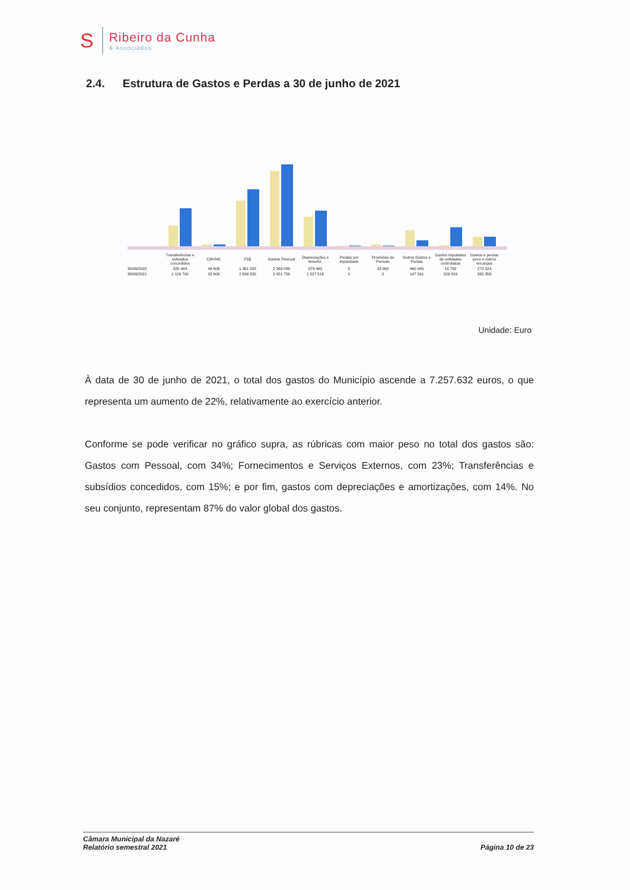S
Ribeiro da Cunha
& Associados
2.4. Estrutura de Gastos e Perdas a 30 de junho de 2021
| | Transferências e subsídios concedidos | CMVMC | FSE | Gastos Pessoal | Depreciações e Amortiz. | Perdas por imparidade | Provisões do Período | Outros Gastos e Perdas | Gastos imputados de entidades controladas | Gastos e perdas juros e outros encargos |
| --- | --- | --- | --- | --- | --- | --- | --- | --- | --- | --- |
| 30/06/2020 | 585 464 | 46 608 | 1 361 825 | 2 269 086 | 879 465 | 0 | 43 962 | 460 045 | 16 782 | 270 524 |
| 30/06/2021 | 1 109 700 | 32 608 | 1 696 335 | 2 451 756 | 1 027 516 | 0 | 0 | 147 541 | 526 816 | 265 358 |
Unidade: Euro
À data de 30 de junho de 2021, o total dos gastos do Município ascende a 7.257.632 euros, o que representa um aumento de 22%, relativamente ao exercício anterior.
Conforme se pode verificar no gráfico supra, as rúbricas com maior peso no total dos gastos são: Gastos com Pessoal, com 34%; Fornecimentos e Serviços Externos, com 23%; Transferências e subsídios concedidos, com 15%; e por fim, gastos com depreciações e amortizações, com 14%. No seu conjunto, representam 87% do valor global dos gastos.
Câmara Municipal da Nazaré
Relatório semestral 2021
Página 10 de 23